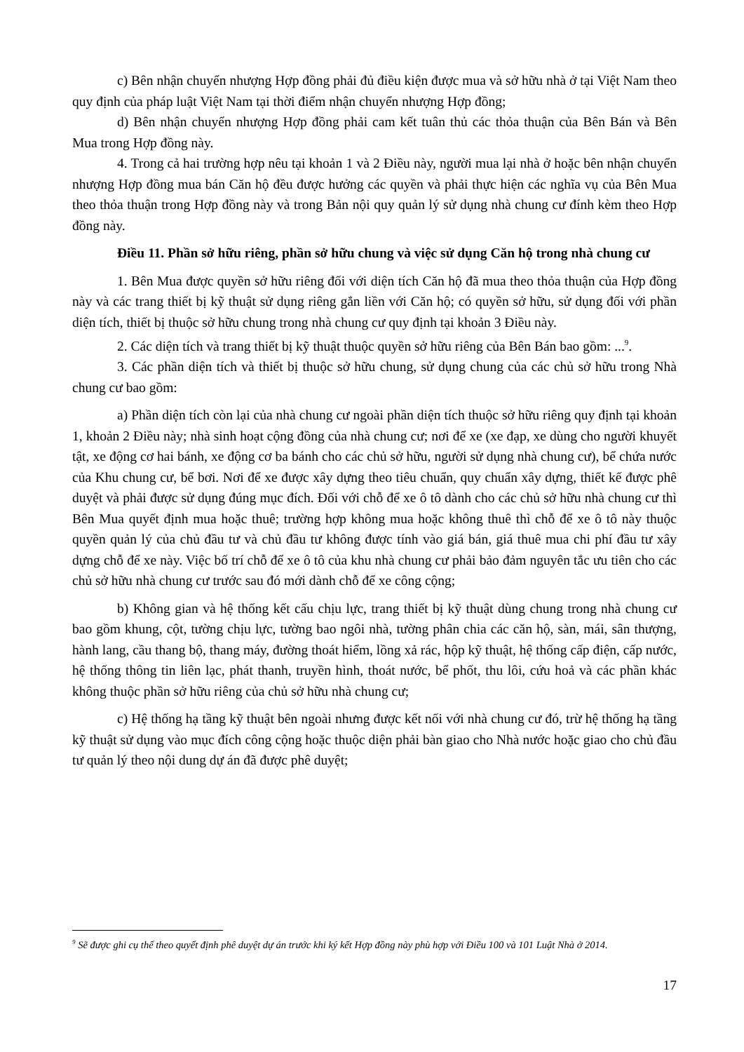c) Bên nhận chuyển nhượng Hợp đồng phải đủ điều kiện được mua và sở hữu nhà ở tại Việt Nam theo quy định của pháp luật Việt Nam tại thời điểm nhận chuyển nhượng Hợp đồng;
d) Bên nhận chuyển nhượng Hợp đồng phải cam kết tuân thủ các thỏa thuận của Bên Bán và Bên Mua trong Hợp đồng này.
4. Trong cả hai trường hợp nêu tại khoản 1 và 2 Điều này, người mua lại nhà ở hoặc bên nhận chuyển nhượng Hợp đồng mua bán Căn hộ đều được hưởng các quyền và phải thực hiện các nghĩa vụ của Bên Mua theo thỏa thuận trong Hợp đồng này và trong Bản nội quy quản lý sử dụng nhà chung cư đính kèm theo Hợp đồng này.
Điều 11. Phần sở hữu riêng, phần sở hữu chung và việc sử dụng Căn hộ trong nhà chung cư
1. Bên Mua được quyền sở hữu riêng đối với diện tích Căn hộ đã mua theo thỏa thuận của Hợp đồng này và các trang thiết bị kỹ thuật sử dụng riêng gắn liền với Căn hộ; có quyền sở hữu, sử dụng đối với phần diện tích, thiết bị thuộc sở hữu chung trong nhà chung cư quy định tại khoản 3 Điều này.
2. Các diện tích và trang thiết bị kỹ thuật thuộc quyền sở hữu riêng của Bên Bán bao gồm: ...<sup>9</sup>.
3. Các phần diện tích và thiết bị thuộc sở hữu chung, sử dụng chung của các chủ sở hữu trong Nhà chung cư bao gồm:
a) Phần diện tích còn lại của nhà chung cư ngoài phần diện tích thuộc sở hữu riêng quy định tại khoản 1, khoản 2 Điều này; nhà sinh hoạt cộng đồng của nhà chung cư; nơi để xe (xe đạp, xe dùng cho người khuyết tật, xe động cơ hai bánh, xe động cơ ba bánh cho các chủ sở hữu, người sử dụng nhà chung cư), bể chứa nước của Khu chung cư, bể bơi. Nơi để xe được xây dựng theo tiêu chuẩn, quy chuẩn xây dựng, thiết kế được phê duyệt và phải được sử dụng đúng mục đích. Đối với chỗ để xe ô tô dành cho các chủ sở hữu nhà chung cư thì Bên Mua quyết định mua hoặc thuê; trường hợp không mua hoặc không thuê thì chỗ để xe ô tô này thuộc quyền quản lý của chủ đầu tư và chủ đầu tư không được tính vào giá bán, giá thuê mua chi phí đầu tư xây dựng chỗ để xe này. Việc bố trí chỗ để xe ô tô của khu nhà chung cư phải bảo đảm nguyên tắc ưu tiên cho các chủ sở hữu nhà chung cư trước sau đó mới dành chỗ để xe công cộng;
b) Không gian và hệ thống kết cấu chịu lực, trang thiết bị kỹ thuật dùng chung trong nhà chung cư bao gồm khung, cột, tường chịu lực, tường bao ngôi nhà, tường phân chia các căn hộ, sàn, mái, sân thượng, hành lang, cầu thang bộ, thang máy, đường thoát hiểm, lồng xả rác, hộp kỹ thuật, hệ thống cấp điện, cấp nước, hệ thống thông tin liên lạc, phát thanh, truyền hình, thoát nước, bể phốt, thu lôi, cứu hoả và các phần khác không thuộc phần sở hữu riêng của chủ sở hữu nhà chung cư;
c) Hệ thống hạ tầng kỹ thuật bên ngoài nhưng được kết nối với nhà chung cư đó, trừ hệ thống hạ tầng kỹ thuật sử dụng vào mục đích công cộng hoặc thuộc diện phải bàn giao cho Nhà nước hoặc giao cho chủ đầu tư quản lý theo nội dung dự án đã được phê duyệt;
<sup>9</sup> Sẽ được ghi cụ thể theo quyết định phê duyệt dự án trước khi ký kết Hợp đồng này phù hợp với Điều 100 và 101 Luật Nhà ở 2014.
17